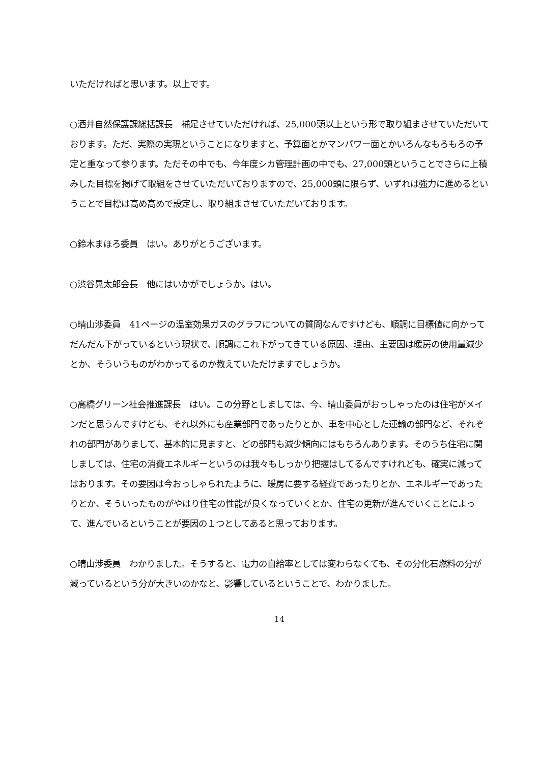いただければと思います。以上です。
○酒井自然保護課総括課長　補足させていただければ、25,000頭以上という形で取り組まさせていただいております。ただ、実際の実現ということになりますと、予算面とかマンパワー面とかいろんなもろもろの予定と重なって参ります。ただその中でも、今年度シカ管理計画の中でも、27,000頭ということでさらに上積みした目標を掲げて取組をさせていただいておりますので、25,000頭に限らず、いずれは強力に進めるということで目標は高め高めで設定し、取り組まさせていただいております。
○鈴木まほろ委員　はい。ありがとうございます。
○渋谷晃太郎会長　他にはいかがでしょうか。はい。
○晴山渉委員　41ページの温室効果ガスのグラフについての質問なんですけども、順調に目標値に向かってだんだん下がっているという現状で、順調にこれ下がってきている原因、理由、主要因は暖房の使用量減少とか、そういうものがわかってるのか教えていただけますでしょうか。
○高橋グリーン社会推進課長　はい。この分野としましては、今、晴山委員がおっしゃったのは住宅がメインだと思うんですけども、それ以外にも産業部門であったりとか、車を中心とした運輸の部門など、それぞれの部門がありまして、基本的に見ますと、どの部門も減少傾向にはもちろんあります。そのうち住宅に関しましては、住宅の消費エネルギーというのは我々もしっかり把握はしてるんですけれども、確実に減ってはおります。その要因は今おっしゃられたように、暖房に要する経費であったりとか、エネルギーであったりとか、そういったものがやはり住宅の性能が良くなっていくとか、住宅の更新が進んでいくことによって、進んでいるということが要因の１つとしてあると思っております。
○晴山渉委員　わかりました。そうすると、電力の自給率としては変わらなくても、その分化石燃料の分が減っているという分が大きいのかなと、影響しているということで、わかりました。
14